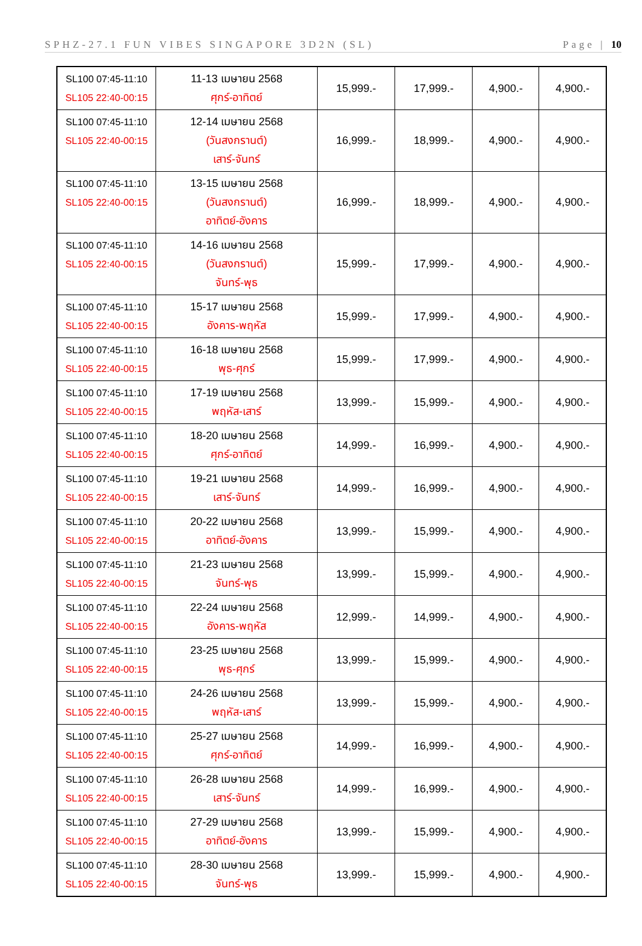SPHZ-27.1 FUN VIBES SINGAPORE 3D2N (SL) Page | 10
| SL100 07:45-11:10 SL105 22:40-00:15 | 11-13 เมษายน 2568 ศุกร์-อาทิตย์ | 15,999.- | 17,999.- | 4,900.- | 4,900.- |
| SL100 07:45-11:10 SL105 22:40-00:15 | 12-14 เมษายน 2568 (วันสงกรานต์) เสาร์-จันทร์ | 16,999.- | 18,999.- | 4,900.- | 4,900.- |
| SL100 07:45-11:10 SL105 22:40-00:15 | 13-15 เมษายน 2568 (วันสงกรานต์) อาทิตย์-อังคาร | 16,999.- | 18,999.- | 4,900.- | 4,900.- |
| SL100 07:45-11:10 SL105 22:40-00:15 | 14-16 เมษายน 2568 (วันสงกรานต์) จันทร์-พุธ | 15,999.- | 17,999.- | 4,900.- | 4,900.- |
| SL100 07:45-11:10 SL105 22:40-00:15 | 15-17 เมษายน 2568 อังคาร-พฤหัส | 15,999.- | 17,999.- | 4,900.- | 4,900.- |
| SL100 07:45-11:10 SL105 22:40-00:15 | 16-18 เมษายน 2568 พุธ-ศุกร์ | 15,999.- | 17,999.- | 4,900.- | 4,900.- |
| SL100 07:45-11:10 SL105 22:40-00:15 | 17-19 เมษายน 2568 พฤหัส-เสาร์ | 13,999.- | 15,999.- | 4,900.- | 4,900.- |
| SL100 07:45-11:10 SL105 22:40-00:15 | 18-20 เมษายน 2568 ศุกร์-อาทิตย์ | 14,999.- | 16,999.- | 4,900.- | 4,900.- |
| SL100 07:45-11:10 SL105 22:40-00:15 | 19-21 เมษายน 2568 เสาร์-จันทร์ | 14,999.- | 16,999.- | 4,900.- | 4,900.- |
| SL100 07:45-11:10 SL105 22:40-00:15 | 20-22 เมษายน 2568 อาทิตย์-อังคาร | 13,999.- | 15,999.- | 4,900.- | 4,900.- |
| SL100 07:45-11:10 SL105 22:40-00:15 | 21-23 เมษายน 2568 จันทร์-พุธ | 13,999.- | 15,999.- | 4,900.- | 4,900.- |
| SL100 07:45-11:10 SL105 22:40-00:15 | 22-24 เมษายน 2568 อังคาร-พฤหัส | 12,999.- | 14,999.- | 4,900.- | 4,900.- |
| SL100 07:45-11:10 SL105 22:40-00:15 | 23-25 เมษายน 2568 พุธ-ศุกร์ | 13,999.- | 15,999.- | 4,900.- | 4,900.- |
| SL100 07:45-11:10 SL105 22:40-00:15 | 24-26 เมษายน 2568 พฤหัส-เสาร์ | 13,999.- | 15,999.- | 4,900.- | 4,900.- |
| SL100 07:45-11:10 SL105 22:40-00:15 | 25-27 เมษายน 2568 ศุกร์-อาทิตย์ | 14,999.- | 16,999.- | 4,900.- | 4,900.- |
| SL100 07:45-11:10 SL105 22:40-00:15 | 26-28 เมษายน 2568 เสาร์-จันทร์ | 14,999.- | 16,999.- | 4,900.- | 4,900.- |
| SL100 07:45-11:10 SL105 22:40-00:15 | 27-29 เมษายน 2568 อาทิตย์-อังคาร | 13,999.- | 15,999.- | 4,900.- | 4,900.- |
| SL100 07:45-11:10 SL105 22:40-00:15 | 28-30 เมษายน 2568 จันทร์-พุธ | 13,999.- | 15,999.- | 4,900.- | 4,900.- |